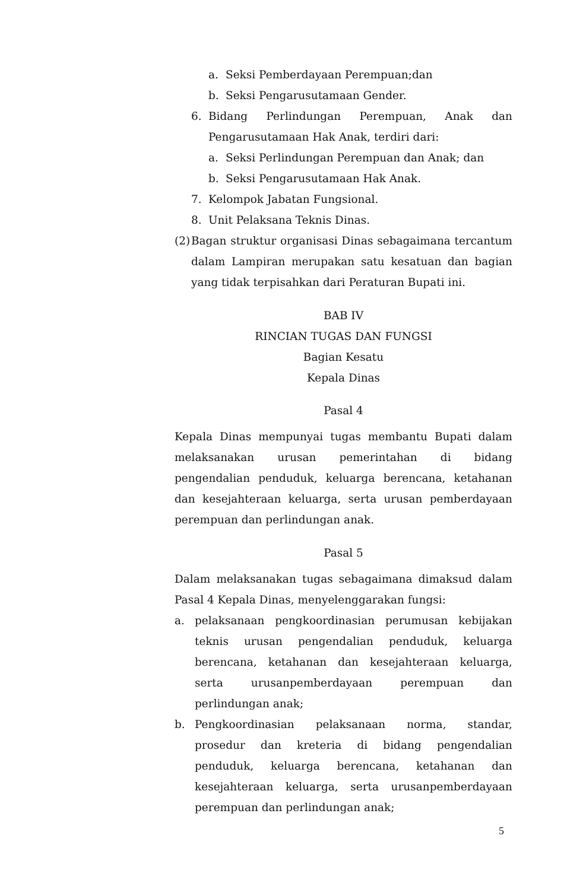a. Seksi Pemberdayaan Perempuan;dan
b. Seksi Pengarusutamaan Gender.
6. Bidang Perlindungan Perempuan, Anak dan
Pengarusutamaan Hak Anak, terdiri dari:
a. Seksi Perlindungan Perempuan dan Anak; dan
b. Seksi Pengarusutamaan Hak Anak.
7. Kelompok Jabatan Fungsional.
8. Unit Pelaksana Teknis Dinas.
(2) Bagan struktur organisasi Dinas sebagaimana tercantum dalam Lampiran merupakan satu kesatuan dan bagian yang tidak terpisahkan dari Peraturan Bupati ini.
BAB IV
RINCIAN TUGAS DAN FUNGSI
Bagian Kesatu
Kepala Dinas
Pasal 4
Kepala Dinas mempunyai tugas membantu Bupati dalam melaksanakan urusan pemerintahan di bidang pengendalian penduduk, keluarga berencana, ketahanan dan kesejahteraan keluarga, serta urusan pemberdayaan perempuan dan perlindungan anak.
Pasal 5
Dalam melaksanakan tugas sebagaimana dimaksud dalam Pasal 4 Kepala Dinas, menyelenggarakan fungsi:
a. pelaksanaan pengkoordinasian perumusan kebijakan teknis urusan pengendalian penduduk, keluarga berencana, ketahanan dan kesejahteraan keluarga, serta urusanpemberdayaan perempuan dan perlindungan anak;
b. Pengkoordinasian pelaksanaan norma, standar, prosedur dan kreteria di bidang pengendalian penduduk, keluarga berencana, ketahanan dan kesejahteraan keluarga, serta urusanpemberdayaan perempuan dan perlindungan anak;
5